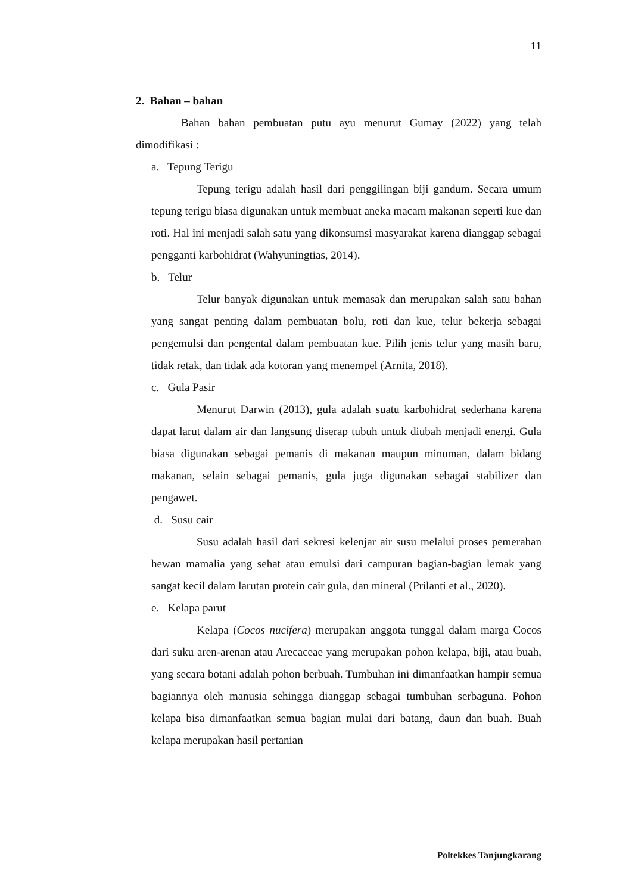11
2. Bahan – bahan
Bahan bahan pembuatan putu ayu menurut Gumay (2022) yang telah dimodifikasi :
a. Tepung Terigu
Tepung terigu adalah hasil dari penggilingan biji gandum. Secara umum tepung terigu biasa digunakan untuk membuat aneka macam makanan seperti kue dan roti. Hal ini menjadi salah satu yang dikonsumsi masyarakat karena dianggap sebagai pengganti karbohidrat (Wahyuningtias, 2014).
b. Telur
Telur banyak digunakan untuk memasak dan merupakan salah satu bahan yang sangat penting dalam pembuatan bolu, roti dan kue, telur bekerja sebagai pengemulsi dan pengental dalam pembuatan kue. Pilih jenis telur yang masih baru, tidak retak, dan tidak ada kotoran yang menempel (Arnita, 2018).
c. Gula Pasir
Menurut Darwin (2013), gula adalah suatu karbohidrat sederhana karena dapat larut dalam air dan langsung diserap tubuh untuk diubah menjadi energi. Gula biasa digunakan sebagai pemanis di makanan maupun minuman, dalam bidang makanan, selain sebagai pemanis, gula juga digunakan sebagai stabilizer dan pengawet.
d. Susu cair
Susu adalah hasil dari sekresi kelenjar air susu melalui proses pemerahan hewan mamalia yang sehat atau emulsi dari campuran bagian-bagian lemak yang sangat kecil dalam larutan protein cair gula, dan mineral (Prilanti et al., 2020).
e. Kelapa parut
Kelapa (Cocos nucifera) merupakan anggota tunggal dalam marga Cocos dari suku aren-arenan atau Arecaceae yang merupakan pohon kelapa, biji, atau buah, yang secara botani adalah pohon berbuah. Tumbuhan ini dimanfaatkan hampir semua bagiannya oleh manusia sehingga dianggap sebagai tumbuhan serbaguna. Pohon kelapa bisa dimanfaatkan semua bagian mulai dari batang, daun dan buah. Buah kelapa merupakan hasil pertanian
Poltekkes Tanjungkarang